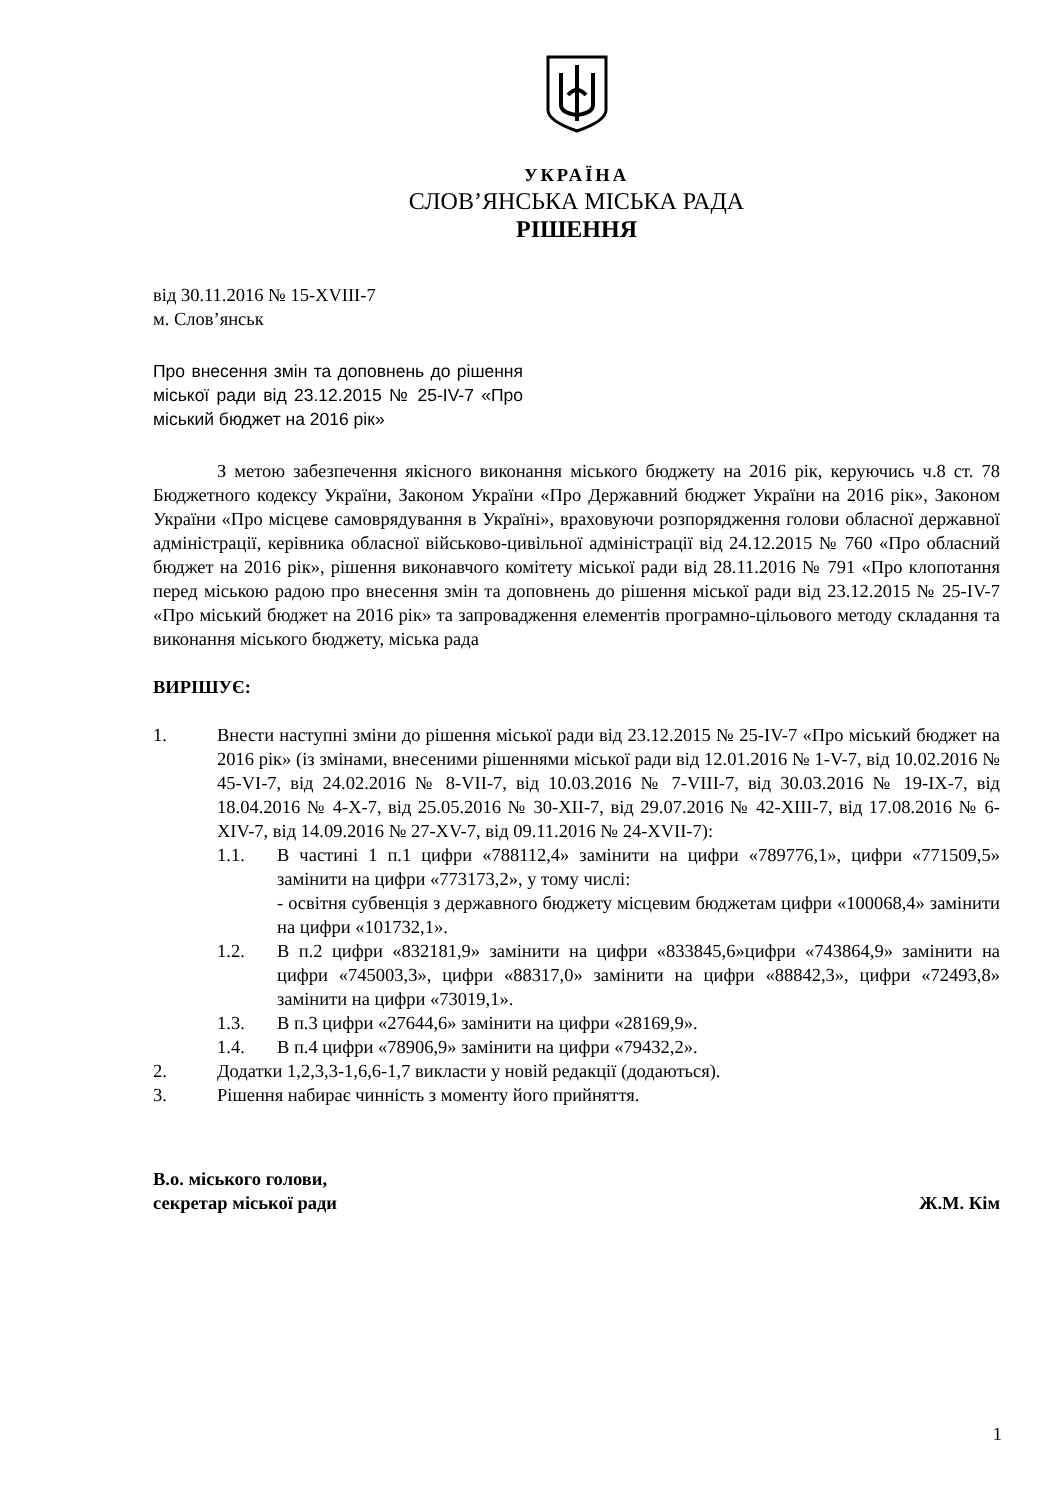УКРАЇНА
СЛОВ’ЯНСЬКА МІСЬКА РАДА
РІШЕННЯ
від 30.11.2016 № 15-XVIII-7
м. Слов’янськ
Про внесення змін та доповнень до рішення міської ради від 23.12.2015 № 25-IV-7 «Про міський бюджет на 2016 рік»
З метою забезпечення якісного виконання міського бюджету на 2016 рік, керуючись ч.8 ст. 78 Бюджетного кодексу України, Законом України «Про Державний бюджет України на 2016 рік», Законом України «Про місцеве самоврядування в Україні», враховуючи розпорядження голови обласної державної адміністрації, керівника обласної військово-цивільної адміністрації від 24.12.2015 № 760 «Про обласний бюджет на 2016 рік», рішення виконавчого комітету міської ради від 28.11.2016 № 791 «Про клопотання перед міською радою про внесення змін та доповнень до рішення міської ради від 23.12.2015 № 25-IV-7 «Про міський бюджет на 2016 рік» та запровадження елементів програмно-цільового методу складання та виконання міського бюджету, міська рада
ВИРІШУЄ:
1. Внести наступні зміни до рішення міської ради від 23.12.2015 № 25-IV-7 «Про міський бюджет на 2016 рік» (із змінами, внесеними рішеннями міської ради від 12.01.2016 № 1-V-7, від 10.02.2016 № 45-VI-7, від 24.02.2016 № 8-VII-7, від 10.03.2016 № 7-VIII-7, від 30.03.2016 № 19-IX-7, від 18.04.2016 № 4-X-7, від 25.05.2016 № 30-XII-7, від 29.07.2016 № 42-XIII-7, від 17.08.2016 № 6-XIV-7, від 14.09.2016 № 27-XV-7, від 09.11.2016 № 24-XVII-7):
1.1. В частині 1 п.1 цифри «788112,4» замінити на цифри «789776,1», цифри «771509,5» замінити на цифри «773173,2», у тому числі:
- освітня субвенція з державного бюджету місцевим бюджетам цифри «100068,4» замінити на цифри «101732,1».
1.2. В п.2 цифри «832181,9» замінити на цифри «833845,6»цифри «743864,9» замінити на цифри «745003,3», цифри «88317,0» замінити на цифри «88842,3», цифри «72493,8» замінити на цифри «73019,1».
1.3. В п.3 цифри «27644,6» замінити на цифри «28169,9».
1.4. В п.4 цифри «78906,9» замінити на цифри «79432,2».
2. Додатки 1,2,3,3-1,6,6-1,7 викласти у новій редакції (додаються).
3. Рішення набирає чинність з моменту його прийняття.
В.о. міського голови,
секретар міської ради Ж.М. Кім
1